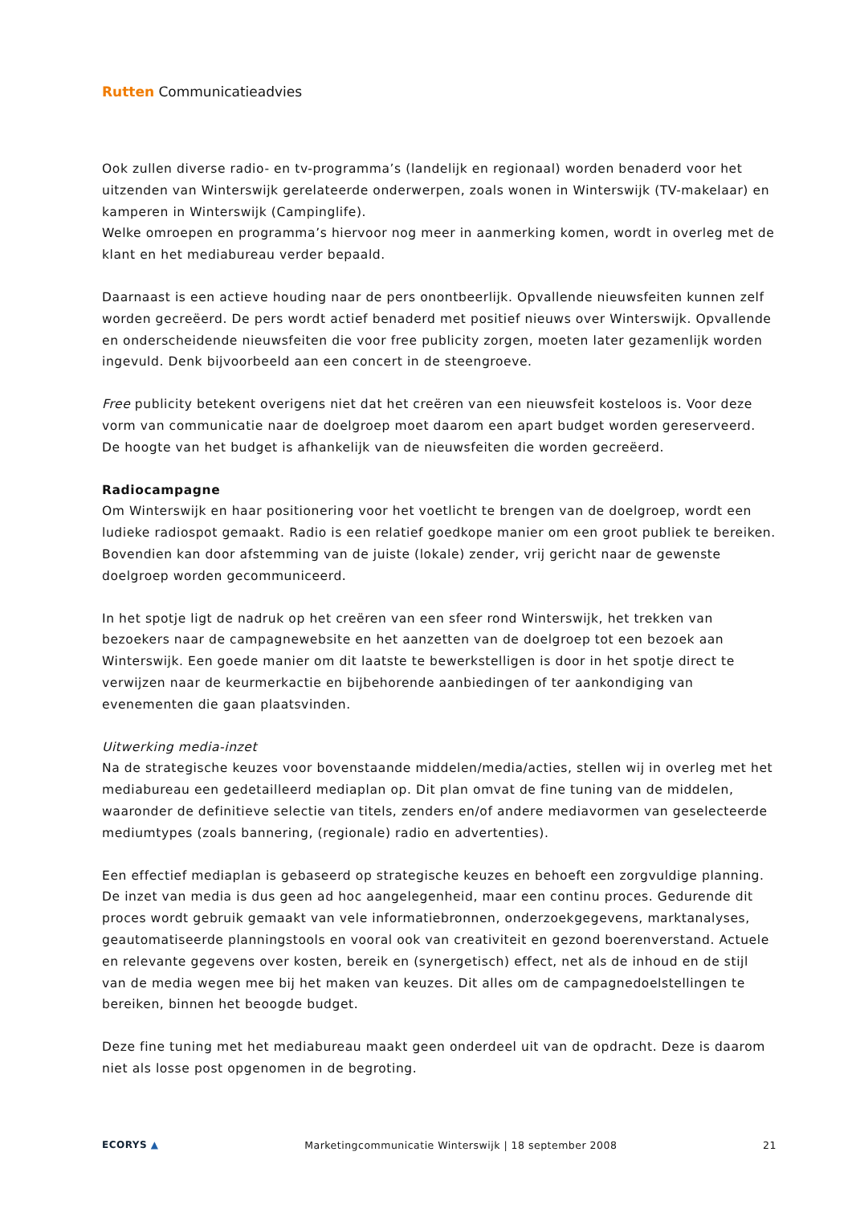Rutten Communicatieadvies
Ook zullen diverse radio- en tv-programma’s (landelijk en regionaal) worden benaderd voor het uitzenden van Winterswijk gerelateerde onderwerpen, zoals wonen in Winterswijk (TV-makelaar) en kamperen in Winterswijk (Campinglife).
Welke omroepen en programma’s hiervoor nog meer in aanmerking komen, wordt in overleg met de klant en het mediabureau verder bepaald.
Daarnaast is een actieve houding naar de pers onontbeerlijk. Opvallende nieuwsfeiten kunnen zelf worden gecreëerd. De pers wordt actief benaderd met positief nieuws over Winterswijk. Opvallende en onderscheidende nieuwsfeiten die voor free publicity zorgen, moeten later gezamenlijk worden ingevuld. Denk bijvoorbeeld aan een concert in de steengroeve.
Free publicity betekent overigens niet dat het creëren van een nieuwsfeit kosteloos is. Voor deze vorm van communicatie naar de doelgroep moet daarom een apart budget worden gereserveerd. De hoogte van het budget is afhankelijk van de nieuwsfeiten die worden gecreëerd.
Radiocampagne
Om Winterswijk en haar positionering voor het voetlicht te brengen van de doelgroep, wordt een ludieke radiospot gemaakt. Radio is een relatief goedkope manier om een groot publiek te bereiken. Bovendien kan door afstemming van de juiste (lokale) zender, vrij gericht naar de gewenste doelgroep worden gecommuniceerd.
In het spotje ligt de nadruk op het creëren van een sfeer rond Winterswijk, het trekken van bezoekers naar de campagnewebsite en het aanzetten van de doelgroep tot een bezoek aan Winterswijk. Een goede manier om dit laatste te bewerkstelligen is door in het spotje direct te verwijzen naar de keurmerkactie en bijbehorende aanbiedingen of ter aankondiging van evenementen die gaan plaatsvinden.
Uitwerking media-inzet
Na de strategische keuzes voor bovenstaande middelen/media/acties, stellen wij in overleg met het mediabureau een gedetailleerd mediaplan op. Dit plan omvat de fine tuning van de middelen, waaronder de definitieve selectie van titels, zenders en/of andere mediavormen van geselecteerde mediumtypes (zoals bannering, (regionale) radio en advertenties).
Een effectief mediaplan is gebaseerd op strategische keuzes en behoeft een zorgvuldige planning. De inzet van media is dus geen ad hoc aangelegenheid, maar een continu proces. Gedurende dit proces wordt gebruik gemaakt van vele informatiebronnen, onderzoekgegevens, marktanalyses, geautomatiseerde planningstools en vooral ook van creativiteit en gezond boerenverstand. Actuele en relevante gegevens over kosten, bereik en (synergetisch) effect, net als de inhoud en de stijl van de media wegen mee bij het maken van keuzes. Dit alles om de campagnedoelstellingen te bereiken, binnen het beoogde budget.
Deze fine tuning met het mediabureau maakt geen onderdeel uit van de opdracht. Deze is daarom niet als losse post opgenomen in de begroting.
ECORYS ▲ Marketingcommunicatie Winterswijk | 18 september 2008 21